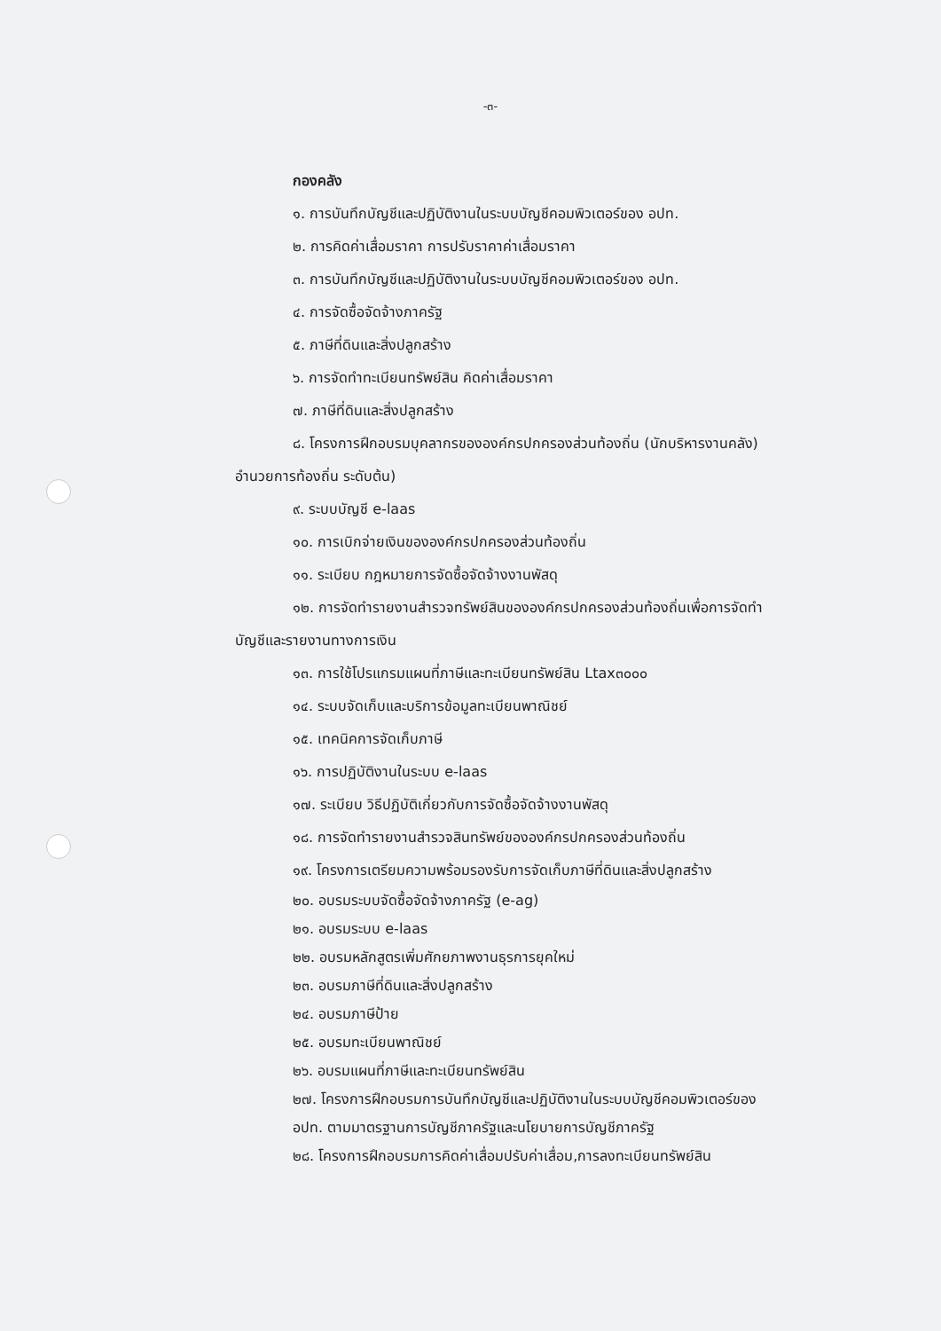-๓-
กองคลัง
๑. การบันทึกบัญชีและปฏิบัติงานในระบบบัญชีคอมพิวเตอร์ของ อปท.
๒. การคิดค่าเสื่อมราคา การปรับราคาค่าเสื่อมราคา
๓. การบันทึกบัญชีและปฏิบัติงานในระบบบัญชีคอมพิวเตอร์ของ อปท.
๔. การจัดซื้อจัดจ้างภาครัฐ
๕. ภาษีที่ดินและสิ่งปลูกสร้าง
๖. การจัดทำทะเบียนทรัพย์สิน คิดค่าเสื่อมราคา
๗. ภาษีที่ดินและสิ่งปลูกสร้าง
๘. โครงการฝึกอบรมบุคลากรขององค์กรปกครองส่วนท้องถิ่น (นักบริหารงานคลัง)
อำนวยการท้องถิ่น ระดับต้น)
๙. ระบบบัญชี e-laas
๑๐. การเบิกจ่ายเงินขององค์กรปกครองส่วนท้องถิ่น
๑๑. ระเบียบ กฎหมายการจัดซื้อจัดจ้างงานพัสดุ
๑๒. การจัดทำรายงานสำรวจทรัพย์สินขององค์กรปกครองส่วนท้องถิ่นเพื่อการจัดทำ
บัญชีและรายงานทางการเงิน
๑๓. การใช้โปรแกรมแผนที่ภาษีและทะเบียนทรัพย์สิน Ltax๓๐๐๐
๑๔. ระบบจัดเก็บและบริการข้อมูลทะเบียนพาณิชย์
๑๕. เทคนิคการจัดเก็บภาษี
๑๖. การปฏิบัติงานในระบบ e-laas
๑๗. ระเบียบ วิธีปฏิบัติเกี่ยวกับการจัดซื้อจัดจ้างงานพัสดุ
๑๘. การจัดทำรายงานสำรวจสินทรัพย์ขององค์กรปกครองส่วนท้องถิ่น
๑๙. โครงการเตรียมความพร้อมรองรับการจัดเก็บภาษีที่ดินและสิ่งปลูกสร้าง
๒๐. อบรมระบบจัดซื้อจัดจ้างภาครัฐ (e-ag)
๒๑. อบรมระบบ e-laas
๒๒. อบรมหลักสูตรเพิ่มศักยภาพงานธุรการยุคใหม่
๒๓. อบรมภาษีที่ดินและสิ่งปลูกสร้าง
๒๔. อบรมภาษีป้าย
๒๕. อบรมทะเบียนพาณิชย์
๒๖. อบรมแผนที่ภาษีและทะเบียนทรัพย์สิน
๒๗. โครงการฝึกอบรมการบันทึกบัญชีและปฏิบัติงานในระบบบัญชีคอมพิวเตอร์ของ
อปท. ตามมาตรฐานการบัญชีภาครัฐและนโยบายการบัญชีภาครัฐ
๒๘. โครงการฝึกอบรมการคิดค่าเสื่อมปรับค่าเสื่อม,การลงทะเบียนทรัพย์สิน